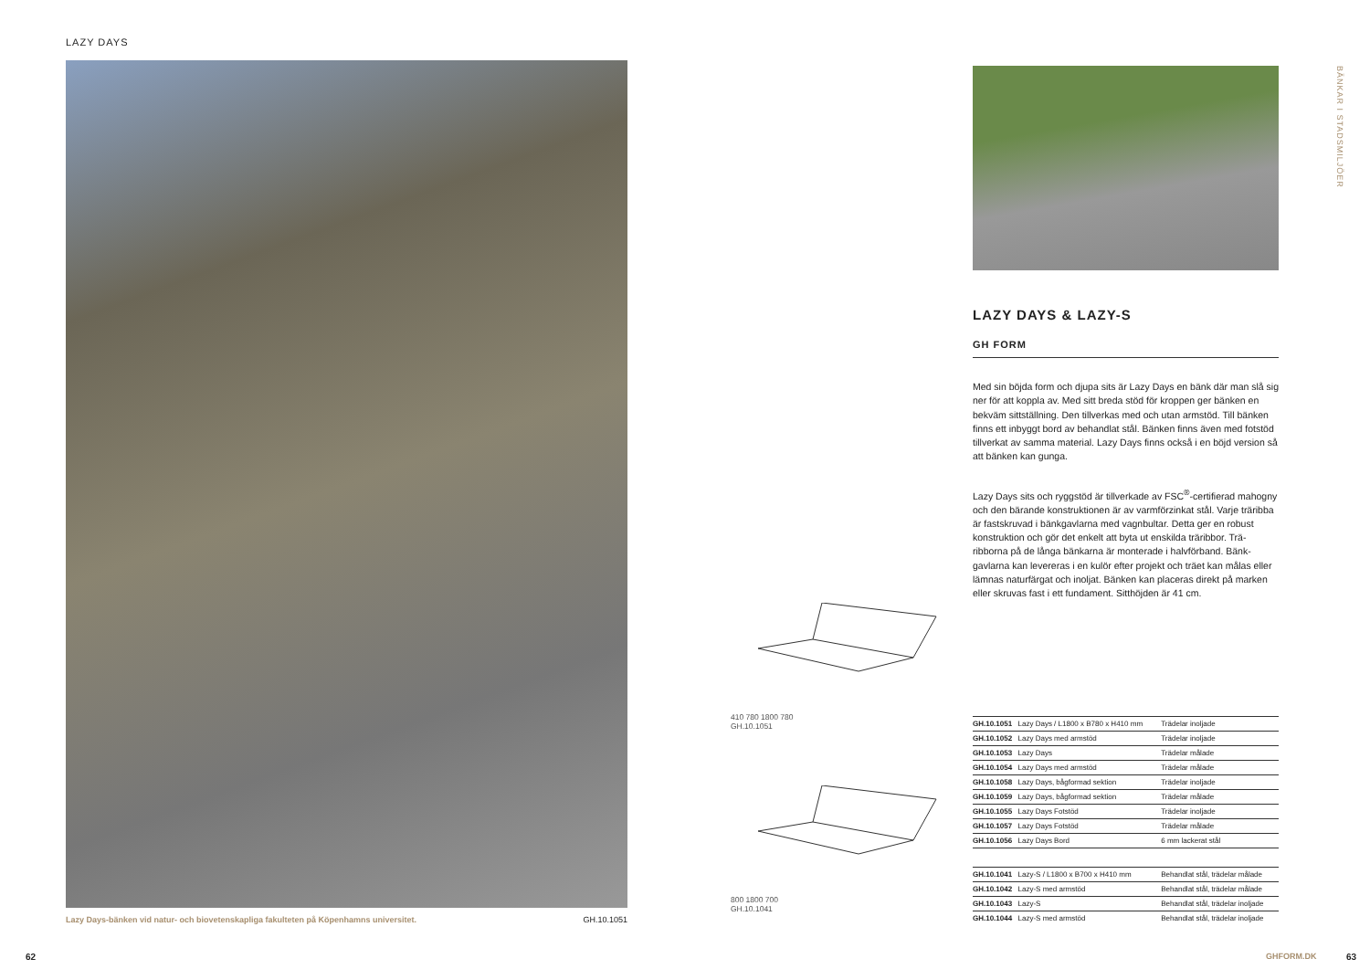LAZY DAYS
Lazy Days-bänken vid natur- och biovetenskapliga fakulteten på Köpenhamns universitet. GH.10.1051
LAZY DAYS & LAZY-S
GH FORM
Med sin böjda form och djupa sits är Lazy Days en bänk där man slå sig ner för att koppla av. Med sitt breda stöd för kroppen ger bänken en bekväm sittställning. Den tillverkas med och utan armstöd. Till bänken finns ett inbyggt bord av behandlat stål. Bänken finns även med fotstöd tillverkat av samma material. Lazy Days finns också i en böjd version så att bänken kan gunga.
Lazy Days sits och ryggstöd är tillverkade av FSC<sup>®</sup>-certifierad mahogny och den bärande konstruktionen är av varmförzinkat stål. Varje träribba är fastskruvad i bänkgavlarna med vagnbultar. Detta ger en robust konstruktion och gör det enkelt att byta ut enskilda träribbor. Trä-ribborna på de långa bänkarna är monterade i halvförband. Bänk-gavlarna kan levereras i en kulör efter projekt och träet kan målas eller lämnas naturfärgat och inoljat. Bänken kan placeras direkt på marken eller skruvas fast i ett fundament. Sitthöjden är 41 cm.
410 780 1800 780
GH.10.1051
800 1800 700
GH.10.1041
| GH.10.1051 | Lazy Days / L1800 x B780 x H410 mm | Trädelar inoljade |
| GH.10.1052 | Lazy Days med armstöd | Trädelar inoljade |
| GH.10.1053 | Lazy Days | Trädelar målade |
| GH.10.1054 | Lazy Days med armstöd | Trädelar målade |
| GH.10.1058 | Lazy Days, bågformad sektion | Trädelar inoljade |
| GH.10.1059 | Lazy Days, bågformad sektion | Trädelar målade |
| GH.10.1055 | Lazy Days Fotstöd | Trädelar inoljade |
| GH.10.1057 | Lazy Days Fotstöd | Trädelar målade |
| GH.10.1056 | Lazy Days Bord | 6 mm lackerat stål |
| GH.10.1041 | Lazy-S / L1800 x B700 x H410 mm | Behandlat stål, trädelar målade |
| GH.10.1042 | Lazy-S med armstöd | Behandlat stål, trädelar målade |
| GH.10.1043 | Lazy-S | Behandlat stål, trädelar inoljade |
| GH.10.1044 | Lazy-S med armstöd | Behandlat stål, trädelar inoljade |
BÄNKAR I STADSMILJÖER
62 GHFORM.DK 63